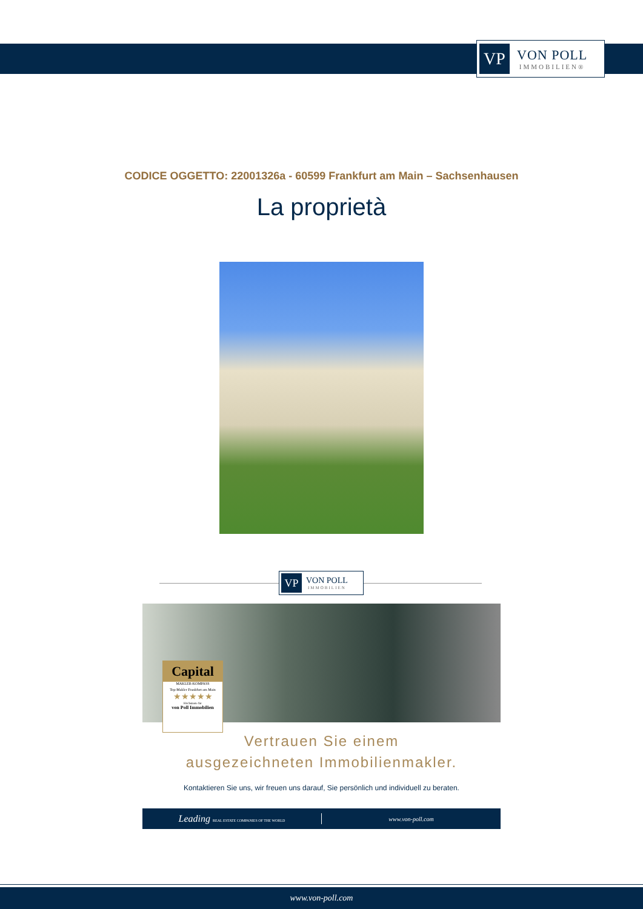VP
VON POLL
IMMOBILIEN®
CODICE OGGETTO: 22001326a - 60599 Frankfurt am Main – Sachsenhausen
La proprietà
VP
VON POLL
IMMOBILIEN
Capital
MAKLER-KOMPASS
Top-Makler Frankfurt am Main
★★★★★
Höchstnote für
von Poll Immobilien
Vertrauen Sie einem
ausgezeichneten Immobilienmakler.
Kontaktieren Sie uns, wir freuen uns darauf, Sie persönlich und individuell zu beraten.
Leading REAL ESTATE COMPANIES OF THE WORLD
www.von-poll.com
www.von-poll.com